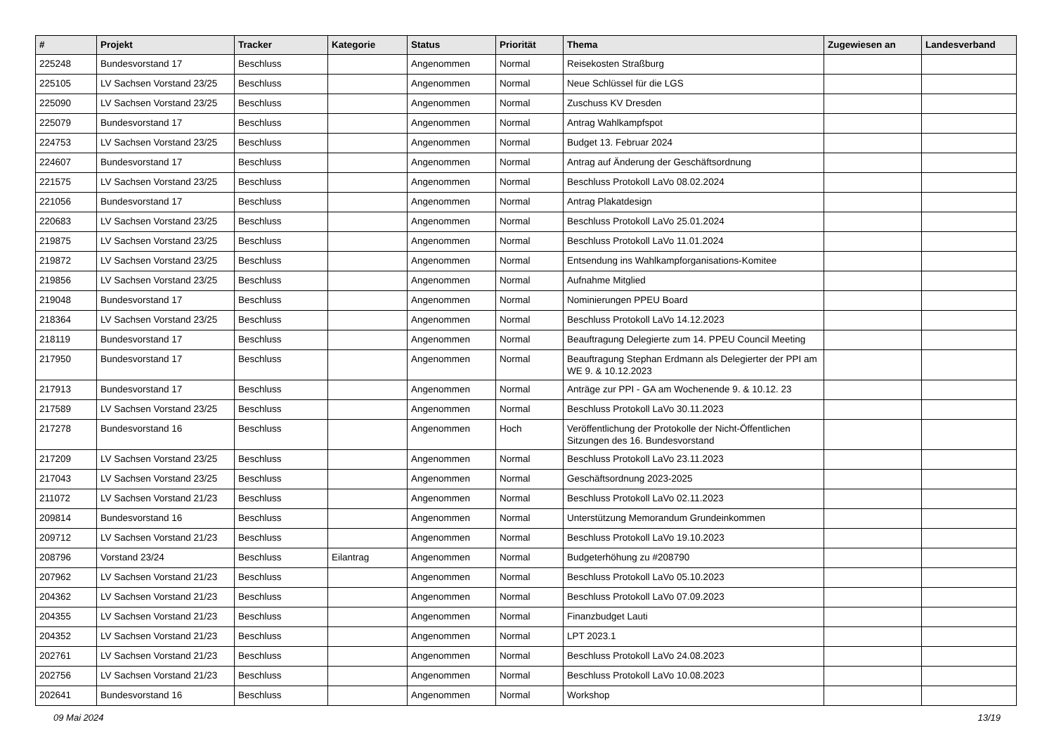| # | Projekt | Tracker | Kategorie | Status | Priorität | Thema | Zugewiesen an | Landesverband |
| --- | --- | --- | --- | --- | --- | --- | --- | --- |
| 225248 | Bundesvorstand 17 | Beschluss | | Angenommen | Normal | Reisekosten Straßburg | | |
| 225105 | LV Sachsen Vorstand 23/25 | Beschluss | | Angenommen | Normal | Neue Schlüssel für die LGS | | |
| 225090 | LV Sachsen Vorstand 23/25 | Beschluss | | Angenommen | Normal | Zuschuss KV Dresden | | |
| 225079 | Bundesvorstand 17 | Beschluss | | Angenommen | Normal | Antrag Wahlkampfspot | | |
| 224753 | LV Sachsen Vorstand 23/25 | Beschluss | | Angenommen | Normal | Budget 13. Februar 2024 | | |
| 224607 | Bundesvorstand 17 | Beschluss | | Angenommen | Normal | Antrag auf Änderung der Geschäftsordnung | | |
| 221575 | LV Sachsen Vorstand 23/25 | Beschluss | | Angenommen | Normal | Beschluss Protokoll LaVo 08.02.2024 | | |
| 221056 | Bundesvorstand 17 | Beschluss | | Angenommen | Normal | Antrag Plakatdesign | | |
| 220683 | LV Sachsen Vorstand 23/25 | Beschluss | | Angenommen | Normal | Beschluss Protokoll LaVo 25.01.2024 | | |
| 219875 | LV Sachsen Vorstand 23/25 | Beschluss | | Angenommen | Normal | Beschluss Protokoll LaVo 11.01.2024 | | |
| 219872 | LV Sachsen Vorstand 23/25 | Beschluss | | Angenommen | Normal | Entsendung ins Wahlkampforganisations-Komitee | | |
| 219856 | LV Sachsen Vorstand 23/25 | Beschluss | | Angenommen | Normal | Aufnahme Mitglied | | |
| 219048 | Bundesvorstand 17 | Beschluss | | Angenommen | Normal | Nominierungen PPEU Board | | |
| 218364 | LV Sachsen Vorstand 23/25 | Beschluss | | Angenommen | Normal | Beschluss Protokoll LaVo 14.12.2023 | | |
| 218119 | Bundesvorstand 17 | Beschluss | | Angenommen | Normal | Beauftragung Delegierte zum 14. PPEU Council Meeting | | |
| 217950 | Bundesvorstand 17 | Beschluss | | Angenommen | Normal | Beauftragung Stephan Erdmann als Delegierter der PPI am WE 9. & 10.12.2023 | | |
| 217913 | Bundesvorstand 17 | Beschluss | | Angenommen | Normal | Anträge zur PPI - GA am Wochenende 9. & 10.12. 23 | | |
| 217589 | LV Sachsen Vorstand 23/25 | Beschluss | | Angenommen | Normal | Beschluss Protokoll LaVo 30.11.2023 | | |
| 217278 | Bundesvorstand 16 | Beschluss | | Angenommen | Hoch | Veröffentlichung der Protokolle der Nicht-Öffentlichen Sitzungen des 16. Bundesvorstand | | |
| 217209 | LV Sachsen Vorstand 23/25 | Beschluss | | Angenommen | Normal | Beschluss Protokoll LaVo 23.11.2023 | | |
| 217043 | LV Sachsen Vorstand 23/25 | Beschluss | | Angenommen | Normal | Geschäftsordnung 2023-2025 | | |
| 211072 | LV Sachsen Vorstand 21/23 | Beschluss | | Angenommen | Normal | Beschluss Protokoll LaVo 02.11.2023 | | |
| 209814 | Bundesvorstand 16 | Beschluss | | Angenommen | Normal | Unterstützung Memorandum Grundeinkommen | | |
| 209712 | LV Sachsen Vorstand 21/23 | Beschluss | | Angenommen | Normal | Beschluss Protokoll LaVo 19.10.2023 | | |
| 208796 | Vorstand 23/24 | Beschluss | Eilantrag | Angenommen | Normal | Budgeterhöhung zu #208790 | | |
| 207962 | LV Sachsen Vorstand 21/23 | Beschluss | | Angenommen | Normal | Beschluss Protokoll LaVo 05.10.2023 | | |
| 204362 | LV Sachsen Vorstand 21/23 | Beschluss | | Angenommen | Normal | Beschluss Protokoll LaVo 07.09.2023 | | |
| 204355 | LV Sachsen Vorstand 21/23 | Beschluss | | Angenommen | Normal | Finanzbudget Lauti | | |
| 204352 | LV Sachsen Vorstand 21/23 | Beschluss | | Angenommen | Normal | LPT 2023.1 | | |
| 202761 | LV Sachsen Vorstand 21/23 | Beschluss | | Angenommen | Normal | Beschluss Protokoll LaVo 24.08.2023 | | |
| 202756 | LV Sachsen Vorstand 21/23 | Beschluss | | Angenommen | Normal | Beschluss Protokoll LaVo 10.08.2023 | | |
| 202641 | Bundesvorstand 16 | Beschluss | | Angenommen | Normal | Workshop | | |
09 Mai 2024 13/19